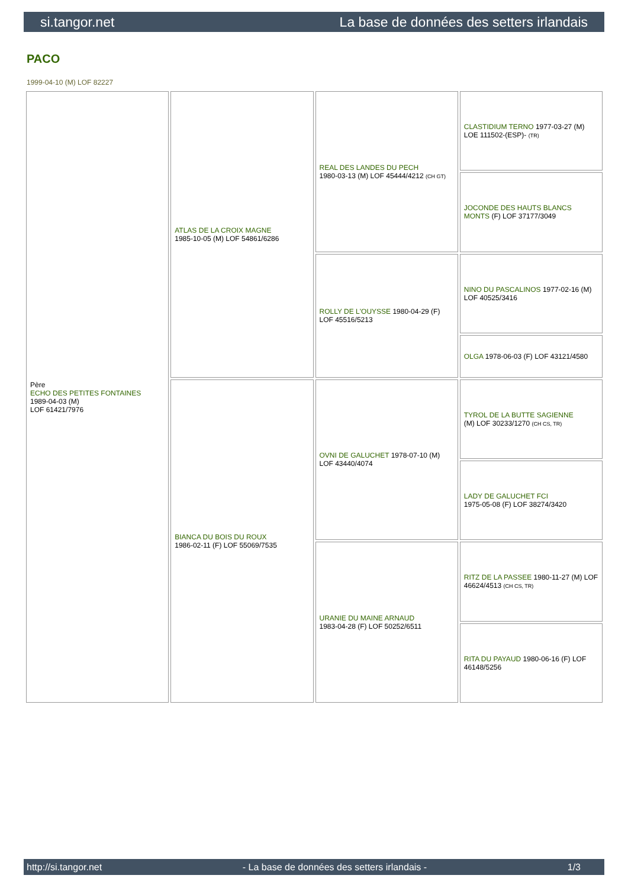si.tangor.net La base de données des setters irlandais
PACO
1999-04-10 (M) LOF 82227
| Père ECHO DES PETITES FONTAINES 1989-04-03 (M) LOF 61421/7976 | ATLAS DE LA CROIX MAGNE 1985-10-05 (M) LOF 54861/6286 | REAL DES LANDES DU PECH 1980-03-13 (M) LOF 45444/4212 (CH GT) | CLASTIDIUM TERNO 1977-03-27 (M) LOE 111502-(ESP)- (TR) |
| | | | JOCONDE DES HAUTS BLANCS MONTS (F) LOF 37177/3049 |
| | | ROLLY DE L'OUYSSE 1980-04-29 (F) LOF 45516/5213 | NINO DU PASCALINOS 1977-02-16 (M) LOF 40525/3416 |
| | | | OLGA 1978-06-03 (F) LOF 43121/4580 |
| | BIANCA DU BOIS DU ROUX 1986-02-11 (F) LOF 55069/7535 | OVNI DE GALUCHET 1978-07-10 (M) LOF 43440/4074 | TYROL DE LA BUTTE SAGIENNE (M) LOF 30233/1270 (CH CS, TR) |
| | | | LADY DE GALUCHET FCI 1975-05-08 (F) LOF 38274/3420 |
| | | URANIE DU MAINE ARNAUD 1983-04-28 (F) LOF 50252/6511 | RITZ DE LA PASSEE 1980-11-27 (M) LOF 46624/4513 (CH CS, TR) |
| | | | RITA DU PAYAUD 1980-06-16 (F) LOF 46148/5256 |
http://si.tangor.net - La base de données des setters irlandais - 1/3